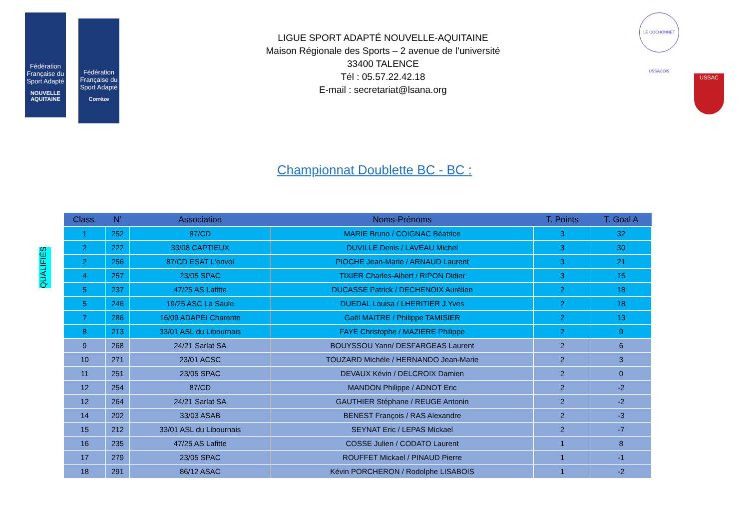Fédération Française du Sport Adapté NOUVELLE AQUITAINE
Fédération Française du Sport Adapté Corrèze
LIGUE SPORT ADAPTÉ NOUVELLE-AQUITAINE
Maison Régionale des Sports – 2 avenue de l’université
33400 TALENCE
Tél : 05.57.22.42.18
E-mail : secretariat@lsana.org
LE COCHONNET USSACOIS
USSAC
Championnat Doublette BC - BC :
QUALIFIÉS
| Class. | N’ | Association | Noms-Prénoms | T. Points | T. Goal A |
| --- | --- | --- | --- | --- | --- |
| 1 | 252 | 87/CD | MARIE Bruno / COIGNAC Béatrice | 3 | 32 |
| 2 | 222 | 33/08 CAPTIEUX | DUVILLE Denis / LAVEAU Michel | 3 | 30 |
| 2 | 256 | 87/CD ESAT L'envol | PIOCHE Jean-Marie / ARNAUD Laurent | 3 | 21 |
| 4 | 257 | 23/05 SPAC | TIXIER Charles-Albert / RIPON Didier | 3 | 15 |
| 5 | 237 | 47/25 AS Lafitte | DUCASSE Patrick / DECHENOIX Aurélien | 2 | 18 |
| 5 | 246 | 19/25 ASC La Saule | DUEDAL Louisa / LHERITIER J.Yves | 2 | 18 |
| 7 | 286 | 16/09 ADAPEI Charente | Gaël MAITRE / Philippe TAMISIER | 2 | 13 |
| 8 | 213 | 33/01 ASL du Libournais | FAYE Christophe / MAZIERE Philippe | 2 | 9 |
| 9 | 268 | 24/21 Sarlat SA | BOUYSSOU Yann/ DESFARGEAS Laurent | 2 | 6 |
| 10 | 271 | 23/01 ACSC | TOUZARD Michèle / HERNANDO Jean-Marie | 2 | 3 |
| 11 | 251 | 23/05 SPAC | DEVAUX Kévin / DELCROIX Damien | 2 | 0 |
| 12 | 254 | 87/CD | MANDON Philippe / ADNOT Eric | 2 | -2 |
| 12 | 264 | 24/21 Sarlat SA | GAUTHIER Stéphane / REUGE Antonin | 2 | -2 |
| 14 | 202 | 33/03 ASAB | BENEST François / RAS Alexandre | 2 | -3 |
| 15 | 212 | 33/01 ASL du Libournais | SEYNAT Eric / LEPAS Mickael | 2 | -7 |
| 16 | 235 | 47/25 AS Lafitte | COSSE Julien / CODATO Laurent | 1 | 8 |
| 17 | 279 | 23/05 SPAC | ROUFFET Mickael / PINAUD Pierre | 1 | -1 |
| 18 | 291 | 86/12 ASAC | Kévin PORCHERON / Rodolphe LISABOIS | 1 | -2 |